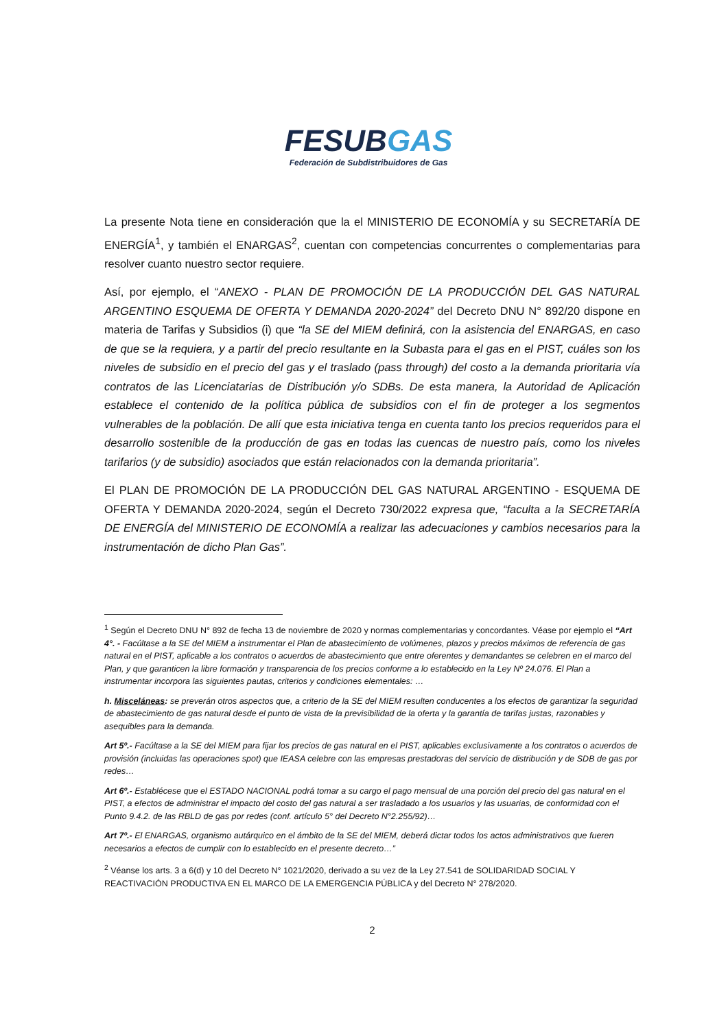FESUBGAS
Federación de Subdistribuidores de Gas
La presente Nota tiene en consideración que la el MINISTERIO DE ECONOMÍA y su SECRETARÍA DE ENERGÍA<sup>1</sup>, y también el ENARGAS<sup>2</sup>, cuentan con competencias concurrentes o complementarias para resolver cuanto nuestro sector requiere.
Así, por ejemplo, el “ANEXO - PLAN DE PROMOCIÓN DE LA PRODUCCIÓN DEL GAS NATURAL ARGENTINO ESQUEMA DE OFERTA Y DEMANDA 2020-2024” del Decreto DNU N° 892/20 dispone en materia de Tarifas y Subsidios (i) que “la SE del MIEM definirá, con la asistencia del ENARGAS, en caso de que se la requiera, y a partir del precio resultante en la Subasta para el gas en el PIST, cuáles son los niveles de subsidio en el precio del gas y el traslado (pass through) del costo a la demanda prioritaria vía contratos de las Licenciatarias de Distribución y/o SDBs. De esta manera, la Autoridad de Aplicación establece el contenido de la política pública de subsidios con el fin de proteger a los segmentos vulnerables de la población. De allí que esta iniciativa tenga en cuenta tanto los precios requeridos para el desarrollo sostenible de la producción de gas en todas las cuencas de nuestro país, como los niveles tarifarios (y de subsidio) asociados que están relacionados con la demanda prioritaria”.
El PLAN DE PROMOCIÓN DE LA PRODUCCIÓN DEL GAS NATURAL ARGENTINO - ESQUEMA DE OFERTA Y DEMANDA 2020-2024, según el Decreto 730/2022 expresa que, “faculta a la SECRETARÍA DE ENERGÍA del MINISTERIO DE ECONOMÍA a realizar las adecuaciones y cambios necesarios para la instrumentación de dicho Plan Gas”.
<sup>1</sup> Según el Decreto DNU N° 892 de fecha 13 de noviembre de 2020 y normas complementarias y concordantes. Véase por ejemplo el “Art 4°. - Facúltase a la SE del MIEM a instrumentar el Plan de abastecimiento de volúmenes, plazos y precios máximos de referencia de gas natural en el PIST, aplicable a los contratos o acuerdos de abastecimiento que entre oferentes y demandantes se celebren en el marco del Plan, y que garanticen la libre formación y transparencia de los precios conforme a lo establecido en la Ley Nº 24.076. El Plan a instrumentar incorpora las siguientes pautas, criterios y condiciones elementales: …
h. Misceláneas: se preverán otros aspectos que, a criterio de la SE del MIEM resulten conducentes a los efectos de garantizar la seguridad de abastecimiento de gas natural desde el punto de vista de la previsibilidad de la oferta y la garantía de tarifas justas, razonables y asequibles para la demanda.
Art 5º.- Facúltase a la SE del MIEM para fijar los precios de gas natural en el PIST, aplicables exclusivamente a los contratos o acuerdos de provisión (incluidas las operaciones spot) que IEASA celebre con las empresas prestadoras del servicio de distribución y de SDB de gas por redes…
Art 6º.- Establécese que el ESTADO NACIONAL podrá tomar a su cargo el pago mensual de una porción del precio del gas natural en el PIST, a efectos de administrar el impacto del costo del gas natural a ser trasladado a los usuarios y las usuarias, de conformidad con el Punto 9.4.2. de las RBLD de gas por redes (conf. artículo 5° del Decreto N°2.255/92)…
Art 7º.- El ENARGAS, organismo autárquico en el ámbito de la SE del MIEM, deberá dictar todos los actos administrativos que fueren necesarios a efectos de cumplir con lo establecido en el presente decreto…”
<sup>2</sup> Véanse los arts. 3 a 6(d) y 10 del Decreto N° 1021/2020, derivado a su vez de la Ley 27.541 de SOLIDARIDAD SOCIAL Y REACTIVACIÓN PRODUCTIVA EN EL MARCO DE LA EMERGENCIA PÚBLICA y del Decreto N° 278/2020.
2